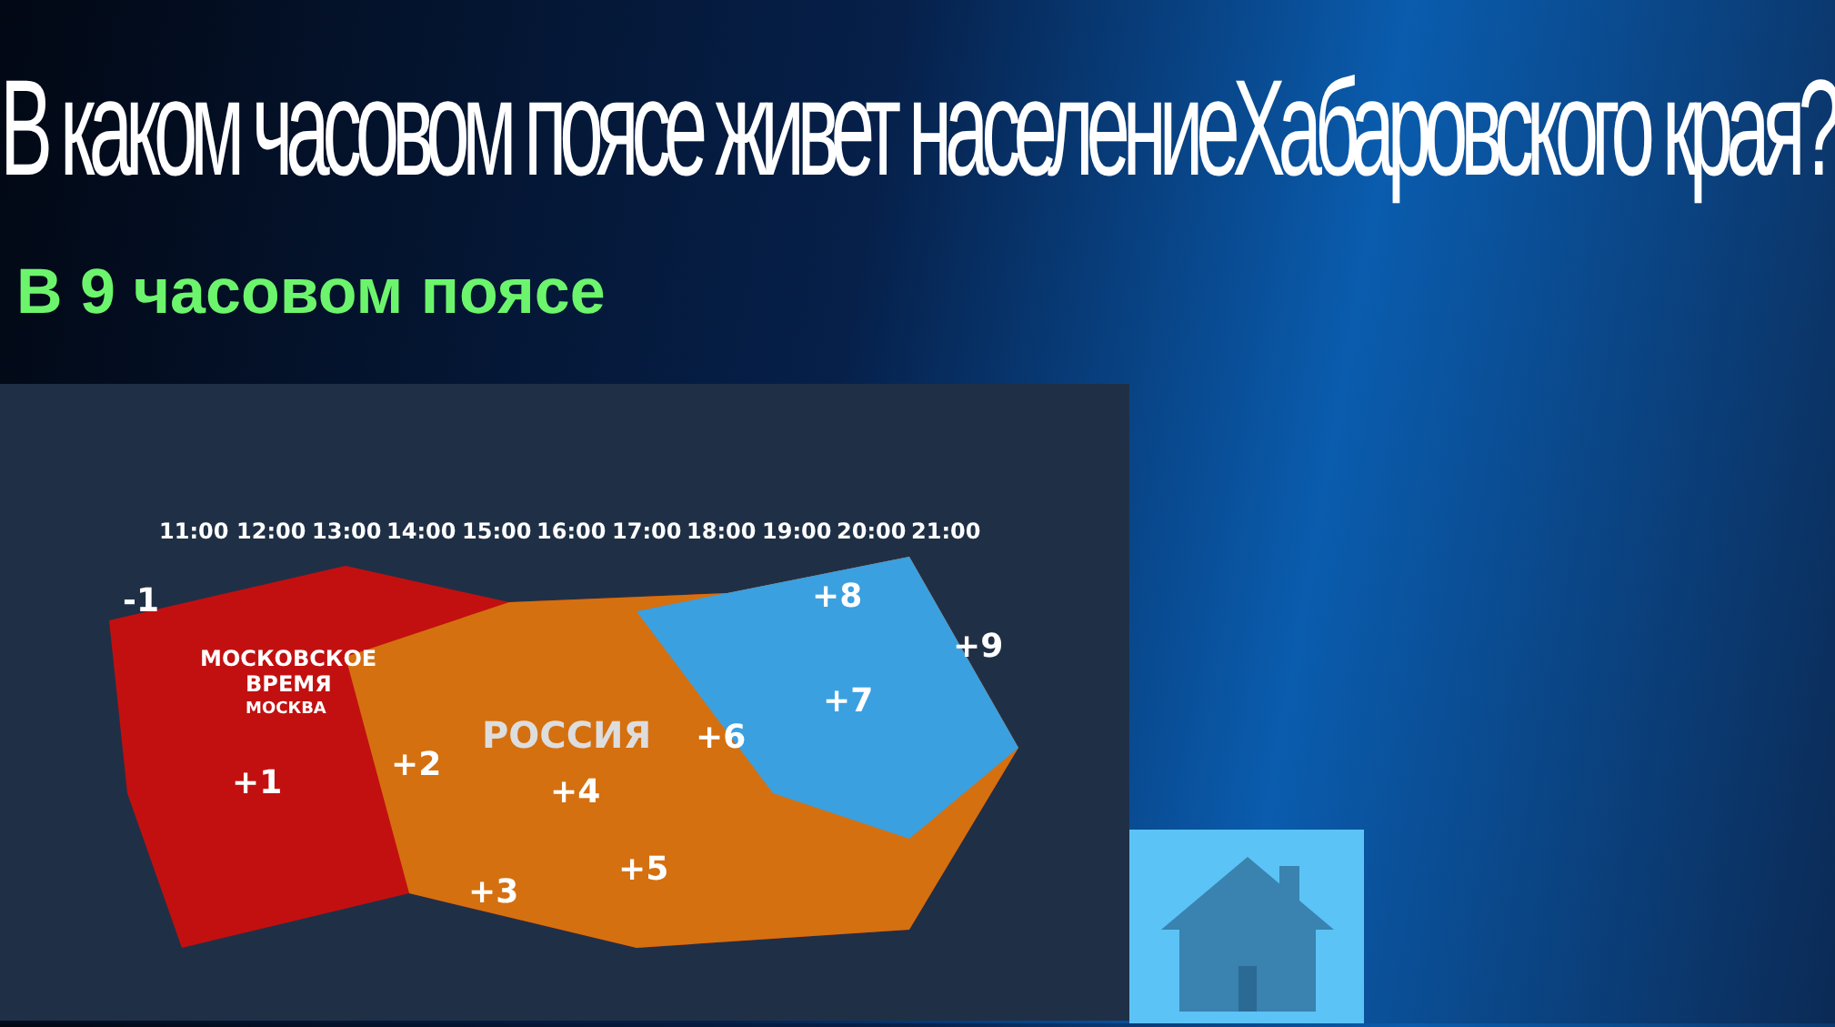В каком часовом поясе живет населениеХабаровского края?
В 9 часовом поясе
11:00
12:00
13:00
14:00
15:00
16:00
17:00
18:00
19:00
20:00
21:00
МОСКОВСКОЕ
ВРЕМЯ
МОСКВА
РОССИЯ
-1
+1
+2
+3
+4
+5
+6
+7
+8
+9